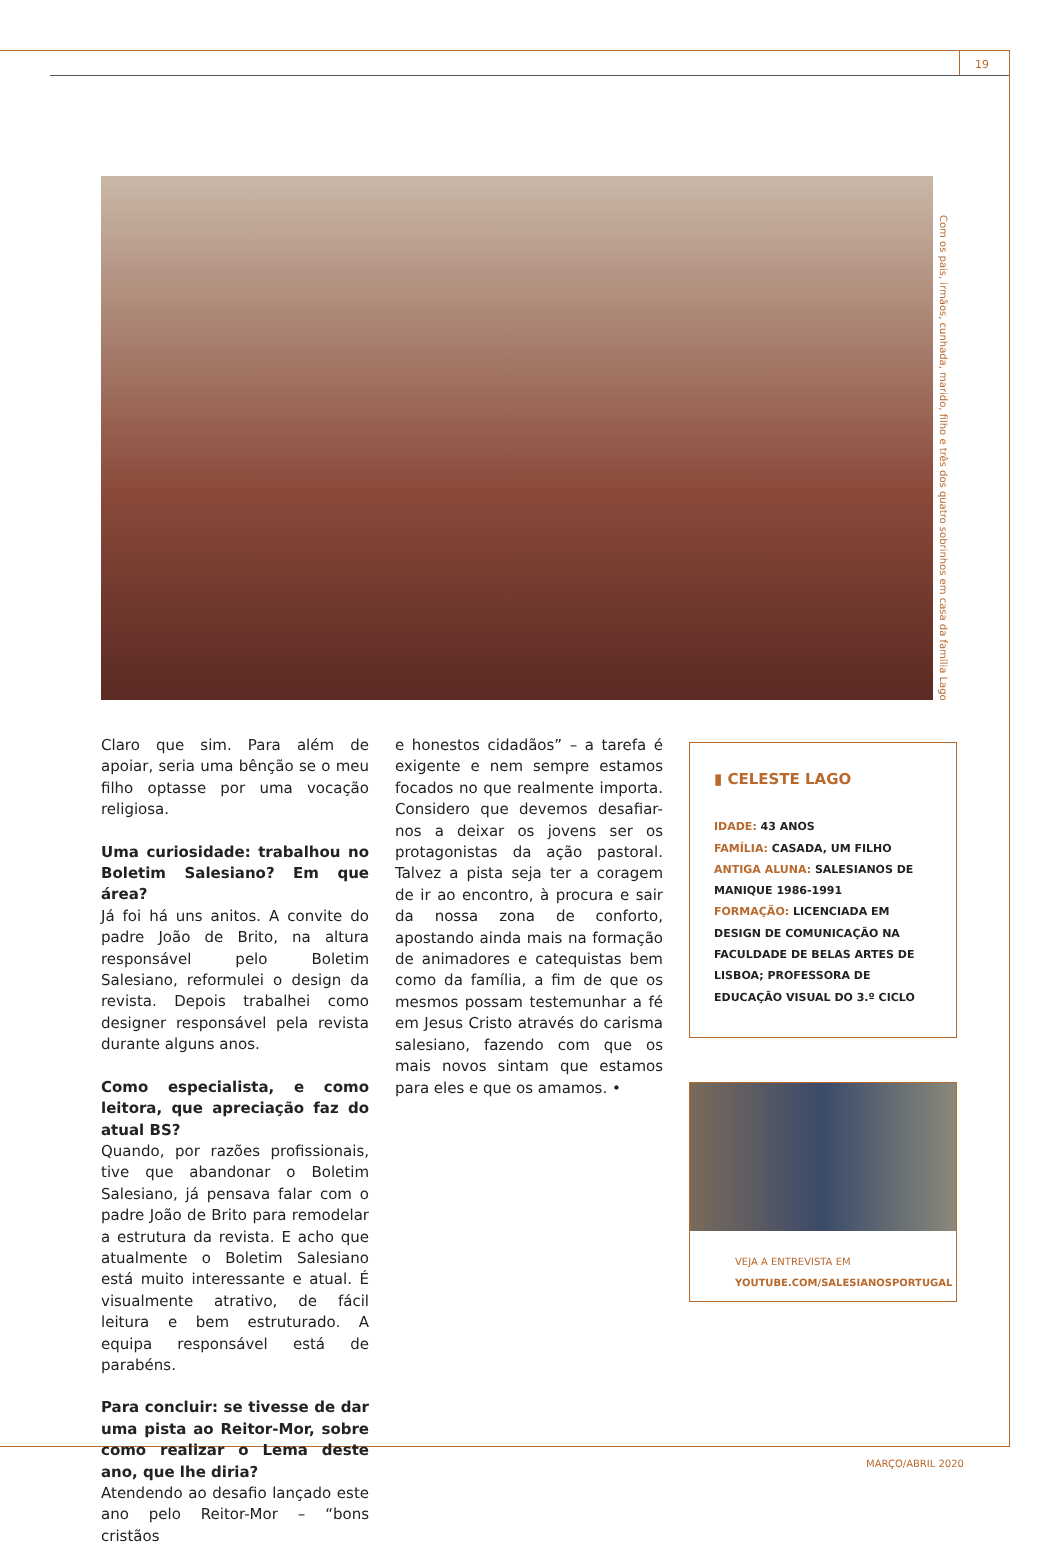19
Com os pais, irmãos, cunhada, marido, filho e três dos quatro sobrinhos em casa da família Lago
Claro que sim. Para além de apoiar, seria uma bênção se o meu filho optasse por uma vocação religiosa.
Uma curiosidade: trabalhou no Boletim Salesiano? Em que área?
Já foi há uns anitos. A convite do padre João de Brito, na altura responsável pelo Boletim Salesiano, reformulei o design da revista. Depois trabalhei como designer responsável pela revista durante alguns anos.
Como especialista, e como leitora, que apreciação faz do atual BS?
Quando, por razões profissionais, tive que abandonar o Boletim Salesiano, já pensava falar com o padre João de Brito para remodelar a estrutura da revista. E acho que atualmente o Boletim Salesiano está muito interessante e atual. É visualmente atrativo, de fácil leitura e bem estruturado. A equipa responsável está de parabéns.
Para concluir: se tivesse de dar uma pista ao Reitor-Mor, sobre como realizar o Lema deste ano, que lhe diria?
Atendendo ao desafio lançado este ano pelo Reitor-Mor – “bons cristãos
e honestos cidadãos” – a tarefa é exigente e nem sempre estamos focados no que realmente importa. Considero que devemos desafiar-nos a deixar os jovens ser os protagonistas da ação pastoral. Talvez a pista seja ter a coragem de ir ao encontro, à procura e sair da nossa zona de conforto, apostando ainda mais na formação de animadores e catequistas bem como da família, a fim de que os mesmos possam testemunhar a fé em Jesus Cristo através do carisma salesiano, fazendo com que os mais novos sintam que estamos para eles e que os amamos. •
▮ CELESTE LAGO
IDADE: 43 ANOS
FAMÍLIA: CASADA, UM FILHO
ANTIGA ALUNA: SALESIANOS DE MANIQUE 1986-1991
FORMAÇÃO: LICENCIADA EM DESIGN DE COMUNICAÇÃO NA FACULDADE DE BELAS ARTES DE LISBOA; PROFESSORA DE EDUCAÇÃO VISUAL DO 3.º CICLO
VEJA A ENTREVISTA EM
YOUTUBE.COM/SALESIANOSPORTUGAL
MARÇO/ABRIL 2020